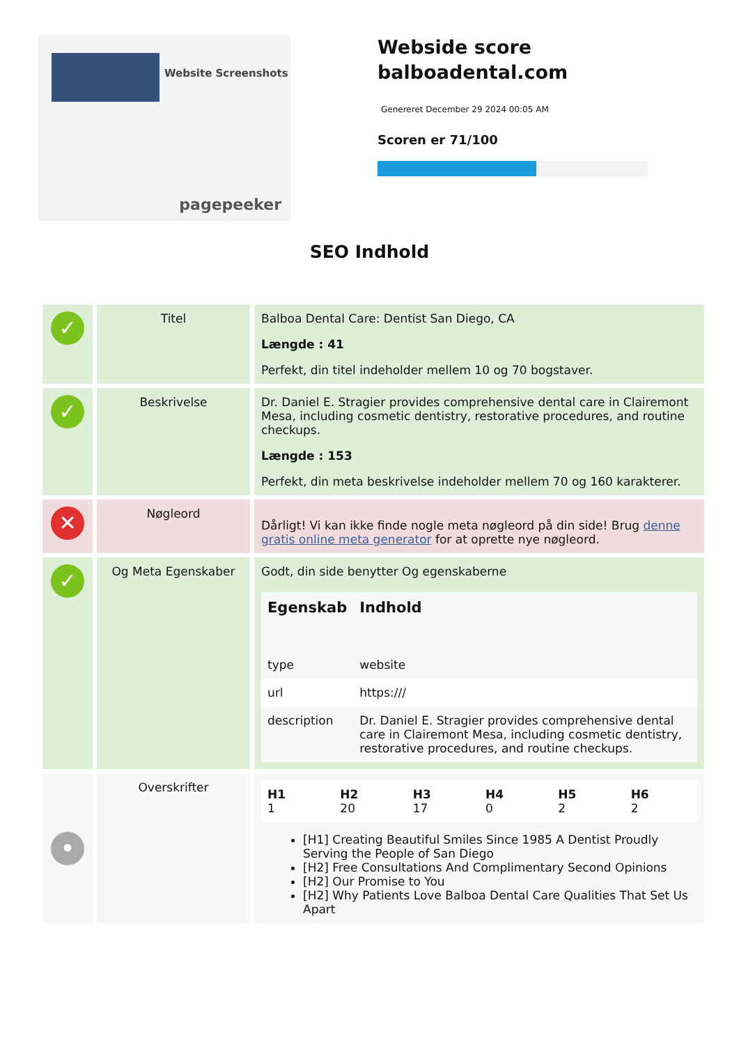Website Screenshots
pagepeeker
Webside score
balboadental.com
Genereret December 29 2024 00:05 AM
Scoren er 71/100
SEO Indhold
| ✓ | Titel | Balboa Dental Care: Dentist San Diego, CA Længde : 41 Perfekt, din titel indeholder mellem 10 og 70 bogstaver. |
| ✓ | Beskrivelse | Dr. Daniel E. Stragier provides comprehensive dental care in Clairemont Mesa, including cosmetic dentistry, restorative procedures, and routine checkups. Længde : 153 Perfekt, din meta beskrivelse indeholder mellem 70 og 160 karakterer. |
| ✕ | Nøgleord | Dårligt! Vi kan ikke finde nogle meta nøgleord på din side! Brug denne gratis online meta generator for at oprette nye nøgleord. |
| ✓ | Og Meta Egenskaber | Godt, din side benytter Og egenskaberne / Egenskab / Indhold / / --- / --- / / type / website / / url / https:/// / / description / Dr. Daniel E. Stragier provides comprehensive dental care in Clairemont Mesa, including cosmetic dentistry, restorative procedures, and routine checkups. / |
| • | Overskrifter | / H1 1 / H2 20 / H3 17 / H4 0 / H5 2 / H6 2 / [H1] Creating Beautiful Smiles Since 1985 A Dentist Proudly Serving the People of San Diego [H2] Free Consultations And Complimentary Second Opinions [H2] Our Promise to You [H2] Why Patients Love Balboa Dental Care Qualities That Set Us Apart |